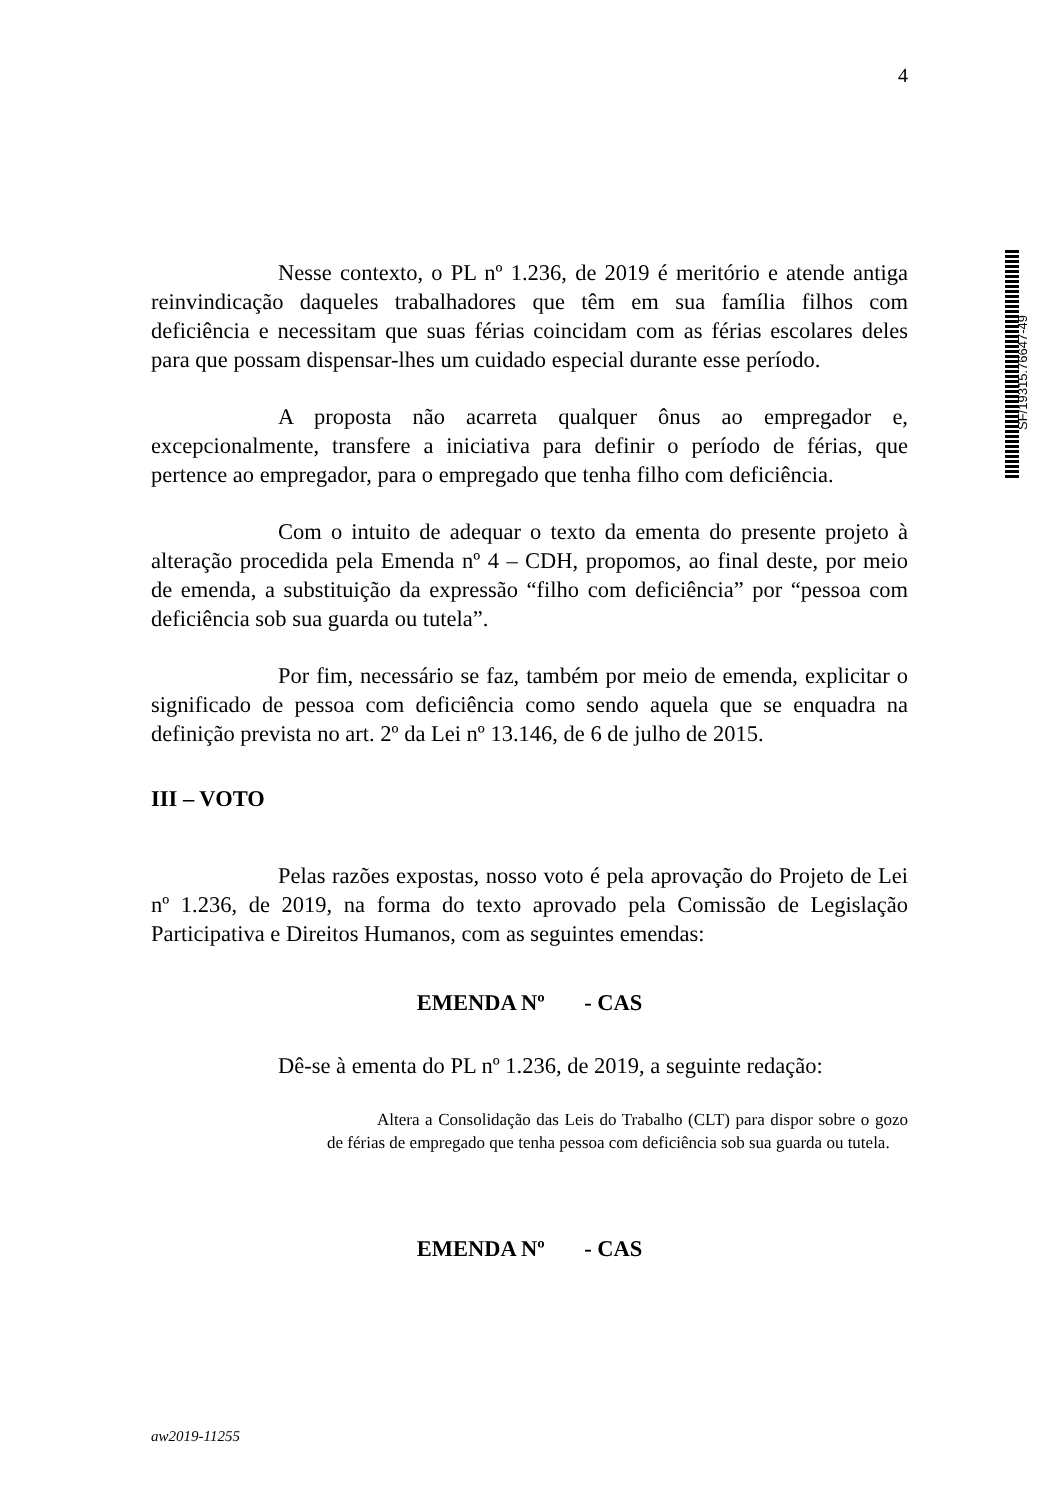4
SF/19315.76647-49
Nesse contexto, o PL nº 1.236, de 2019 é meritório e atende antiga reinvindicação daqueles trabalhadores que têm em sua família filhos com deficiência e necessitam que suas férias coincidam com as férias escolares deles para que possam dispensar-lhes um cuidado especial durante esse período.
A proposta não acarreta qualquer ônus ao empregador e, excepcionalmente, transfere a iniciativa para definir o período de férias, que pertence ao empregador, para o empregado que tenha filho com deficiência.
Com o intuito de adequar o texto da ementa do presente projeto à alteração procedida pela Emenda nº 4 – CDH, propomos, ao final deste, por meio de emenda, a substituição da expressão “filho com deficiência” por “pessoa com deficiência sob sua guarda ou tutela”.
Por fim, necessário se faz, também por meio de emenda, explicitar o significado de pessoa com deficiência como sendo aquela que se enquadra na definição prevista no art. 2º da Lei nº 13.146, de 6 de julho de 2015.
III – VOTO
Pelas razões expostas, nosso voto é pela aprovação do Projeto de Lei nº 1.236, de 2019, na forma do texto aprovado pela Comissão de Legislação Participativa e Direitos Humanos, com as seguintes emendas:
EMENDA Nº - CAS
Dê-se à ementa do PL nº 1.236, de 2019, a seguinte redação:
Altera a Consolidação das Leis do Trabalho (CLT) para dispor sobre o gozo de férias de empregado que tenha pessoa com deficiência sob sua guarda ou tutela.
EMENDA Nº - CAS
aw2019-11255